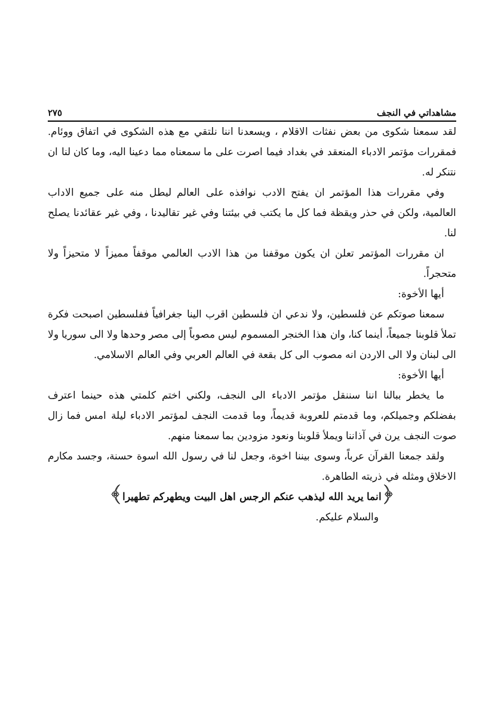مشاهداتي في النجف ٢٧٥
لقد سمعنا شكوى من بعض نفثات الاقلام ، ويسعدنا اننا نلتقي مع هذه الشكوى في اتفاق ووئام. فمقررات مؤتمر الادباء المنعقد في بغداد فيما اصرت على ما سمعناه مما دعينا اليه، وما كان لنا ان نتنكر له.
وفي مقررات هذا المؤتمر ان يفتح الادب نوافذه على العالم ليطل منه على جميع الاداب العالمية، ولكن في حذر ويقظة فما كل ما يكتب في بيئتنا وفي غير تقاليدنا ، وفي غير عقائدنا يصلح لنا.
ان مقررات المؤتمر تعلن ان يكون موقفنا من هذا الادب العالمي موقفاً مميزاً لا متحيزاً ولا متحجراً.
أيها الأخوة:
سمعنا صوتكم عن فلسطين، ولا ندعي ان فلسطين اقرب الينا جغرافياً ففلسطين اصبحت فكرة تملأ قلوبنا جميعاً، أينما كنا، وان هذا الخنجر المسموم ليس مصوباً إلى مصر وحدها ولا الى سوريا ولا الى لبنان ولا الى الاردن انه مصوب الى كل بقعة في العالم العربي وفي العالم الاسلامي.
أيها الأخوة:
ما يخطر ببالنا اننا سننقل مؤتمر الادباء الى النجف، ولكني اختم كلمتي هذه حينما اعترف بفضلكم وجميلكم، وما قدمتم للعروبة قديماً، وما قدمت النجف لمؤتمر الادباء ليلة امس فما زال صوت النجف يرن في آذاننا ويملأ قلوبنا ونعود مزودين بما سمعنا منهم.
ولقد جمعنا القرآن عرباً، وسوى بيننا اخوة، وجعل لنا في رسول الله اسوة حسنة، وجسد مكارم الاخلاق ومثله في ذريته الطاهرة.
﴿انما يريد الله ليذهب عنكم الرجس اهل البيت ويطهركم تطهيرا﴾
والسلام عليكم.